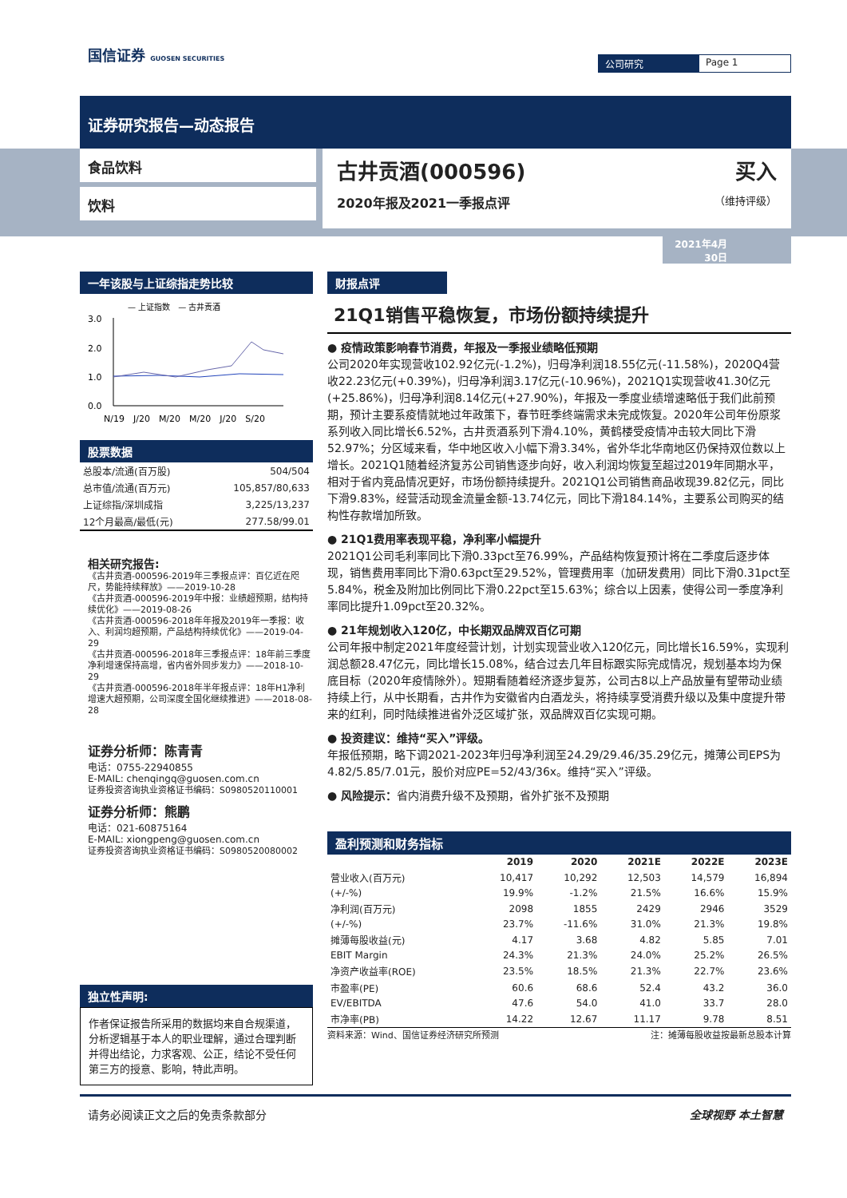国信证券 GUOSEN SECURITIES 公司研究 Page 1
证券研究报告—动态报告
食品饮料
饮料
古井贡酒(000596) 买入
2020年报及2021一季报点评 （维持评级）
2021年4月30日
一年该股与上证综指走势比较
— 上证指数　— 古井贡酒
3.0
2.0
1.0
0.0
N/19　J/20　M/20　M/20　J/20　S/20
股票数据
| 总股本/流通(百万股) | 504/504 |
| 总市值/流通(百万元) | 105,857/80,633 |
| 上证综指/深圳成指 | 3,225/13,237 |
| 12个月最高/最低(元) | 277.58/99.01 |
相关研究报告:
《古井贡酒-000596-2019年三季报点评：百亿近在咫尺，势能持续释放》——2019-10-28
《古井贡酒-000596-2019年中报：业绩超预期，结构持续优化》——2019-08-26
《古井贡酒-000596-2018年年报及2019年一季报：收入、利润均超预期，产品结构持续优化》——2019-04-29
《古井贡酒-000596-2018年三季报点评：18年前三季度净利增速保持高增，省内省外同步发力》——2018-10-29
《古井贡酒-000596-2018年半年报点评：18年H1净利增速大超预期，公司深度全国化继续推进》——2018-08-28
证券分析师：陈青青
电话：0755-22940855
E-MAIL: chenqingq@guosen.com.cn
证券投资咨询执业资格证书编码：S0980520110001
证券分析师：熊鹏
电话：021-60875164
E-MAIL: xiongpeng@guosen.com.cn
证券投资咨询执业资格证书编码：S0980520080002
独立性声明:
作者保证报告所采用的数据均来自合规渠道，分析逻辑基于本人的职业理解，通过合理判断并得出结论，力求客观、公正，结论不受任何第三方的授意、影响，特此声明。
财报点评
21Q1销售平稳恢复，市场份额持续提升
● 疫情政策影响春节消费，年报及一季报业绩略低预期
公司2020年实现营收102.92亿元(-1.2%)，归母净利润18.55亿元(-11.58%)，2020Q4营收22.23亿元(+0.39%)，归母净利润3.17亿元(-10.96%)，2021Q1实现营收41.30亿元(+25.86%)，归母净利润8.14亿元(+27.90%)，年报及一季度业绩增速略低于我们此前预期，预计主要系疫情就地过年政策下，春节旺季终端需求未完成恢复。2020年公司年份原浆系列收入同比增长6.52%，古井贡酒系列下滑4.10%，黄鹤楼受疫情冲击较大同比下滑52.97%；分区域来看，华中地区收入小幅下滑3.34%，省外华北华南地区仍保持双位数以上增长。2021Q1随着经济复苏公司销售逐步向好，收入利润均恢复至超过2019年同期水平，相对于省内竞品情况更好，市场份额持续提升。2021Q1公司销售商品收现39.82亿元，同比下滑9.83%，经营活动现金流量金额-13.74亿元，同比下滑184.14%，主要系公司购买的结构性存款增加所致。
● 21Q1费用率表现平稳，净利率小幅提升
2021Q1公司毛利率同比下滑0.33pct至76.99%，产品结构恢复预计将在二季度后逐步体现，销售费用率同比下滑0.63pct至29.52%，管理费用率（加研发费用）同比下滑0.31pct至5.84%，税金及附加比例同比下滑0.22pct至15.63%；综合以上因素，使得公司一季度净利率同比提升1.09pct至20.32%。
● 21年规划收入120亿，中长期双品牌双百亿可期
公司年报中制定2021年度经营计划，计划实现营业收入120亿元，同比增长16.59%，实现利润总额28.47亿元，同比增长15.08%，结合过去几年目标跟实际完成情况，规划基本均为保底目标（2020年疫情除外）。短期看随着经济逐步复苏，公司古8以上产品放量有望带动业绩持续上行，从中长期看，古井作为安徽省内白酒龙头，将持续享受消费升级以及集中度提升带来的红利，同时陆续推进省外泛区域扩张，双品牌双百亿实现可期。
● 投资建议：维持“买入”评级。
年报低预期，略下调2021-2023年归母净利润至24.29/29.46/35.29亿元，摊薄公司EPS为4.82/5.85/7.01元，股价对应PE=52/43/36x。维持“买入”评级。
● 风险提示：省内消费升级不及预期，省外扩张不及预期
盈利预测和财务指标
| | 2019 | 2020 | 2021E | 2022E | 2023E |
| --- | --- | --- | --- | --- | --- |
| 营业收入(百万元) | 10,417 | 10,292 | 12,503 | 14,579 | 16,894 |
| (+/-%) | 19.9% | -1.2% | 21.5% | 16.6% | 15.9% |
| 净利润(百万元) | 2098 | 1855 | 2429 | 2946 | 3529 |
| (+/-%) | 23.7% | -11.6% | 31.0% | 21.3% | 19.8% |
| 摊薄每股收益(元) | 4.17 | 3.68 | 4.82 | 5.85 | 7.01 |
| EBIT Margin | 24.3% | 21.3% | 24.0% | 25.2% | 26.5% |
| 净资产收益率(ROE) | 23.5% | 18.5% | 21.3% | 22.7% | 23.6% |
| 市盈率(PE) | 60.6 | 68.6 | 52.4 | 43.2 | 36.0 |
| EV/EBITDA | 47.6 | 54.0 | 41.0 | 33.7 | 28.0 |
| 市净率(PB) | 14.22 | 12.67 | 11.17 | 9.78 | 8.51 |
资料来源：Wind、国信证券经济研究所预测 注：摊薄每股收益按最新总股本计算
请务必阅读正文之后的免责条款部分 全球视野 本土智慧